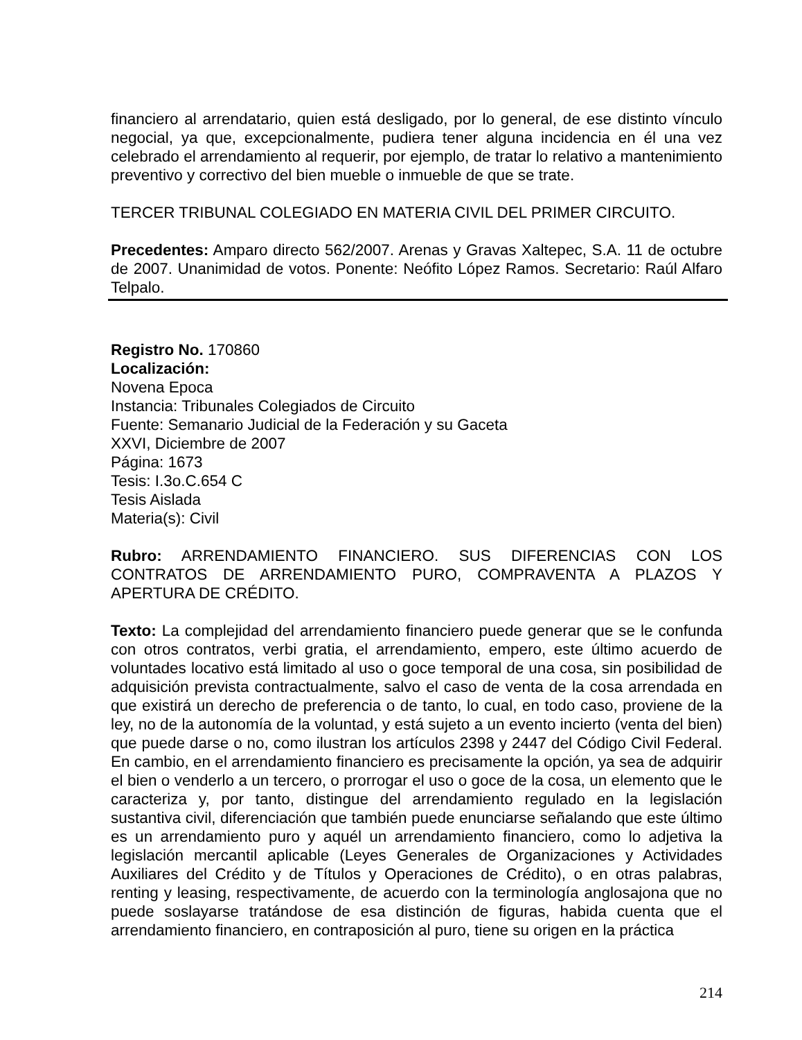financiero al arrendatario, quien está desligado, por lo general, de ese distinto vínculo negocial, ya que, excepcionalmente, pudiera tener alguna incidencia en él una vez celebrado el arrendamiento al requerir, por ejemplo, de tratar lo relativo a mantenimiento preventivo y correctivo del bien mueble o inmueble de que se trate.
TERCER TRIBUNAL COLEGIADO EN MATERIA CIVIL DEL PRIMER CIRCUITO.
Precedentes: Amparo directo 562/2007. Arenas y Gravas Xaltepec, S.A. 11 de octubre de 2007. Unanimidad de votos. Ponente: Neófito López Ramos. Secretario: Raúl Alfaro Telpalo.
Registro No. 170860
Localización:
Novena Epoca
Instancia: Tribunales Colegiados de Circuito
Fuente: Semanario Judicial de la Federación y su Gaceta
XXVI, Diciembre de 2007
Página: 1673
Tesis: I.3o.C.654 C
Tesis Aislada
Materia(s): Civil
Rubro: ARRENDAMIENTO FINANCIERO. SUS DIFERENCIAS CON LOS CONTRATOS DE ARRENDAMIENTO PURO, COMPRAVENTA A PLAZOS Y APERTURA DE CRÉDITO.
Texto: La complejidad del arrendamiento financiero puede generar que se le confunda con otros contratos, verbi gratia, el arrendamiento, empero, este último acuerdo de voluntades locativo está limitado al uso o goce temporal de una cosa, sin posibilidad de adquisición prevista contractualmente, salvo el caso de venta de la cosa arrendada en que existirá un derecho de preferencia o de tanto, lo cual, en todo caso, proviene de la ley, no de la autonomía de la voluntad, y está sujeto a un evento incierto (venta del bien) que puede darse o no, como ilustran los artículos 2398 y 2447 del Código Civil Federal. En cambio, en el arrendamiento financiero es precisamente la opción, ya sea de adquirir el bien o venderlo a un tercero, o prorrogar el uso o goce de la cosa, un elemento que le caracteriza y, por tanto, distingue del arrendamiento regulado en la legislación sustantiva civil, diferenciación que también puede enunciarse señalando que este último es un arrendamiento puro y aquél un arrendamiento financiero, como lo adjetiva la legislación mercantil aplicable (Leyes Generales de Organizaciones y Actividades Auxiliares del Crédito y de Títulos y Operaciones de Crédito), o en otras palabras, renting y leasing, respectivamente, de acuerdo con la terminología anglosajona que no puede soslayarse tratándose de esa distinción de figuras, habida cuenta que el arrendamiento financiero, en contraposición al puro, tiene su origen en la práctica
214